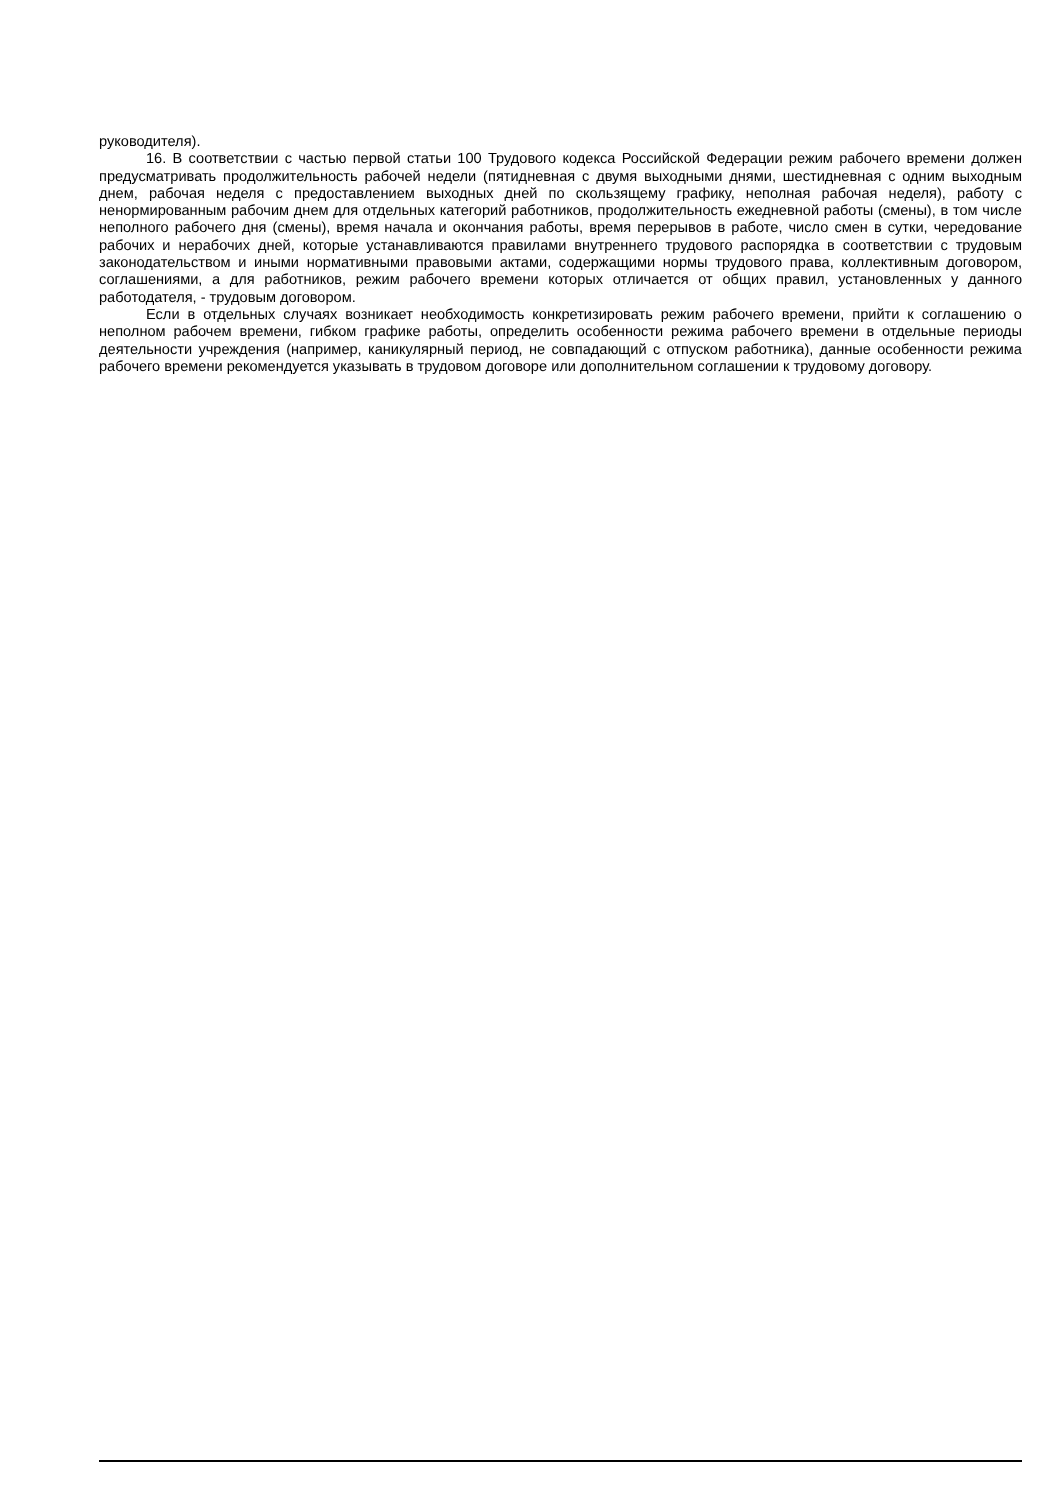руководителя).
16. В соответствии с частью первой статьи 100 Трудового кодекса Российской Федерации режим рабочего времени должен предусматривать продолжительность рабочей недели (пятидневная с двумя выходными днями, шестидневная с одним выходным днем, рабочая неделя с предоставлением выходных дней по скользящему графику, неполная рабочая неделя), работу с ненормированным рабочим днем для отдельных категорий работников, продолжительность ежедневной работы (смены), в том числе неполного рабочего дня (смены), время начала и окончания работы, время перерывов в работе, число смен в сутки, чередование рабочих и нерабочих дней, которые устанавливаются правилами внутреннего трудового распорядка в соответствии с трудовым законодательством и иными нормативными правовыми актами, содержащими нормы трудового права, коллективным договором, соглашениями, а для работников, режим рабочего времени которых отличается от общих правил, установленных у данного работодателя, - трудовым договором.
Если в отдельных случаях возникает необходимость конкретизировать режим рабочего времени, прийти к соглашению о неполном рабочем времени, гибком графике работы, определить особенности режима рабочего времени в отдельные периоды деятельности учреждения (например, каникулярный период, не совпадающий с отпуском работника), данные особенности режима рабочего времени рекомендуется указывать в трудовом договоре или дополнительном соглашении к трудовому договору.